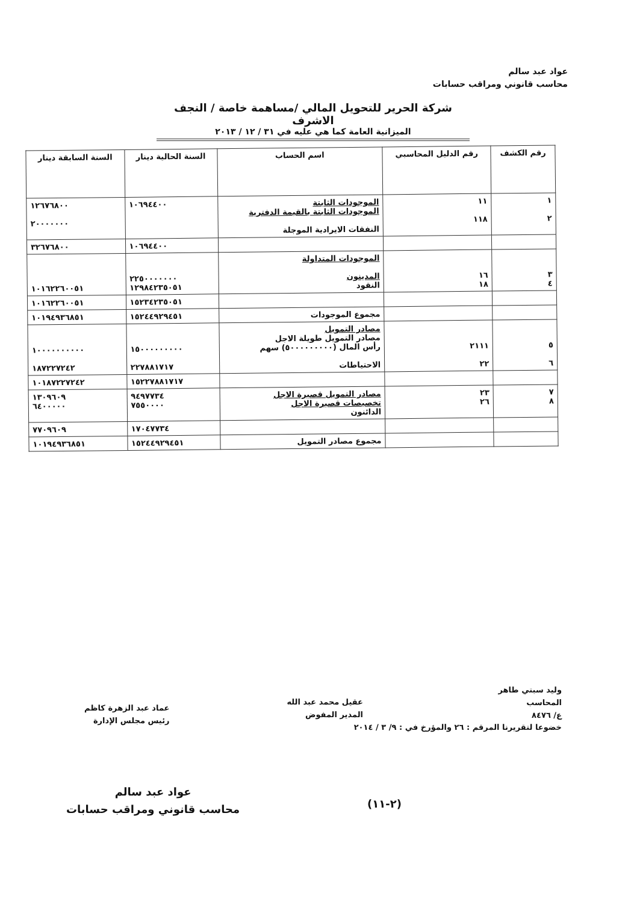عواد عبد سالم
محاسب قانوني ومراقب حسابات
شركة الحرير للتحويل المالي /مساهمة خاصة / النجف الاشرف
الميزانية العامة كما هي عليه في ٣١ / ١٢ / ٢٠١٣
| رقم الكشف | رقم الدليل المحاسبي | اسم الحساب | السنة الحالية دينار | السنة السابقة دينار |
| --- | --- | --- | --- | --- |
| ١ ٢ | ١١ ١١٨ | الموجودات الثابتة الموجودات الثابتة بالقيمة الدفترية النفقات الايرادية الموجلة | ١٠٦٩٤٤٠٠ | ١٢٦٧٦٨٠٠ ٢٠٠٠٠٠٠٠ |
| | | | ١٠٦٩٤٤٠٠ | ٣٢٦٧٦٨٠٠ |
| ٣ ٤ | ١٦ ١٨ | الموجودات المتداولة المدينون النقود | ٢٢٥٠٠٠٠٠٠٠ ١٢٩٨٤٢٣٥٠٥١ | ١٠١٦٢٢٦٠٠٥١ |
| | | | ١٥٢٣٤٢٣٥٠٥١ | ١٠١٦٢٢٦٠٠٥١ |
| | | مجموع الموجودات | ١٥٢٤٤٩٢٩٤٥١ | ١٠١٩٤٩٣٦٨٥١ |
| ٥ ٦ | ٢١١١ ٢٢ | مصادر التمويل مصادر التمويل طويلة الاجل رأس المال (٥٠٠٠٠٠٠٠٠٠) سهم الاحتياطات | ١٥٠٠٠٠٠٠٠٠٠ ٢٢٧٨٨١٧١٧ | ١٠٠٠٠٠٠٠٠٠٠ ١٨٧٢٢٧٢٤٢ |
| | | | ١٥٢٢٧٨٨١٧١٧ | ١٠١٨٧٢٢٧٢٤٢ |
| ٧ ٨ | ٢٣ ٢٦ | مصادر التمويل قصيرة الاجل تخصيصات قصيرة الاجل الدائنون | ٩٤٩٧٧٣٤ ٧٥٥٠٠٠٠ | ١٣٠٩٦٠٩ ٦٤٠٠٠٠٠ |
| | | | ١٧٠٤٧٧٣٤ | ٧٧٠٩٦٠٩ |
| | | مجموع مصادر التمويل | ١٥٢٤٤٩٢٩٤٥١ | ١٠١٩٤٩٣٦٨٥١ |
وليد سبتي طاهر
المحاسب
ع/ ٨٤٧٦
خضوعا لتقريرنا المرقم : ٢٦ والمؤرخ في : ٩/ ٣ / ٢٠١٤
عقيل محمد عبد الله
المدير المفوض
عماد عبد الزهرة كاظم
رئيس مجلس الإدارة
عواد عبد سالم
محاسب قانوني ومراقب حسابات
(٢-١١)